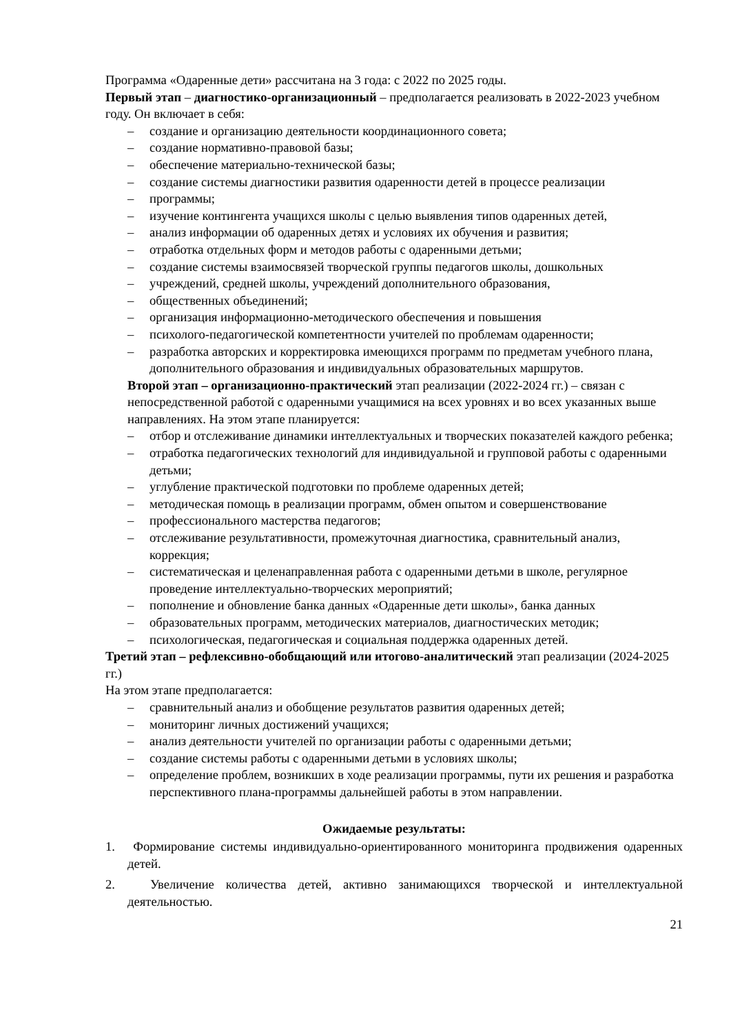Программа «Одаренные дети» рассчитана на 3 года: с 2022 по 2025 годы.
Первый этап – диагностико-организационный – предполагается реализовать в 2022-2023 учебном году. Он включает в себя:
– создание и организацию деятельности координационного совета;
– создание нормативно-правовой базы;
– обеспечение материально-технической базы;
– создание системы диагностики развития одаренности детей в процессе реализации
– программы;
– изучение контингента учащихся школы с целью выявления типов одаренных детей,
– анализ информации об одаренных детях и условиях их обучения и развития;
– отработка отдельных форм и методов работы с одаренными детьми;
– создание системы взаимосвязей творческой группы педагогов школы, дошкольных
– учреждений, средней школы, учреждений дополнительного образования,
– общественных объединений;
– организация информационно-методического обеспечения и повышения
– психолого-педагогической компетентности учителей по проблемам одаренности;
– разработка авторских и корректировка имеющихся программ по предметам учебного плана, дополнительного образования и индивидуальных образовательных маршрутов.
Второй этап – организационно-практический этап реализации (2022-2024 гг.) – связан с непосредственной работой с одаренными учащимися на всех уровнях и во всех указанных выше направлениях. На этом этапе планируется:
– отбор и отслеживание динамики интеллектуальных и творческих показателей каждого ребенка;
– отработка педагогических технологий для индивидуальной и групповой работы с одаренными детьми;
– углубление практической подготовки по проблеме одаренных детей;
– методическая помощь в реализации программ, обмен опытом и совершенствование
– профессионального мастерства педагогов;
– отслеживание результативности, промежуточная диагностика, сравнительный анализ, коррекция;
– систематическая и целенаправленная работа с одаренными детьми в школе, регулярное проведение интеллектуально-творческих мероприятий;
– пополнение и обновление банка данных «Одаренные дети школы», банка данных
– образовательных программ, методических материалов, диагностических методик;
– психологическая, педагогическая и социальная поддержка одаренных детей.
Третий этап – рефлексивно-обобщающий или итогово-аналитический этап реализации (2024-2025 гг.)
На этом этапе предполагается:
– сравнительный анализ и обобщение результатов развития одаренных детей;
– мониторинг личных достижений учащихся;
– анализ деятельности учителей по организации работы с одаренными детьми;
– создание системы работы с одаренными детьми в условиях школы;
– определение проблем, возникших в ходе реализации программы, пути их решения и разработка перспективного плана-программы дальнейшей работы в этом направлении.
Ожидаемые результаты:
1. Формирование системы индивидуально-ориентированного мониторинга продвижения одаренных детей.
2. Увеличение количества детей, активно занимающихся творческой и интеллектуальной деятельностью.
21